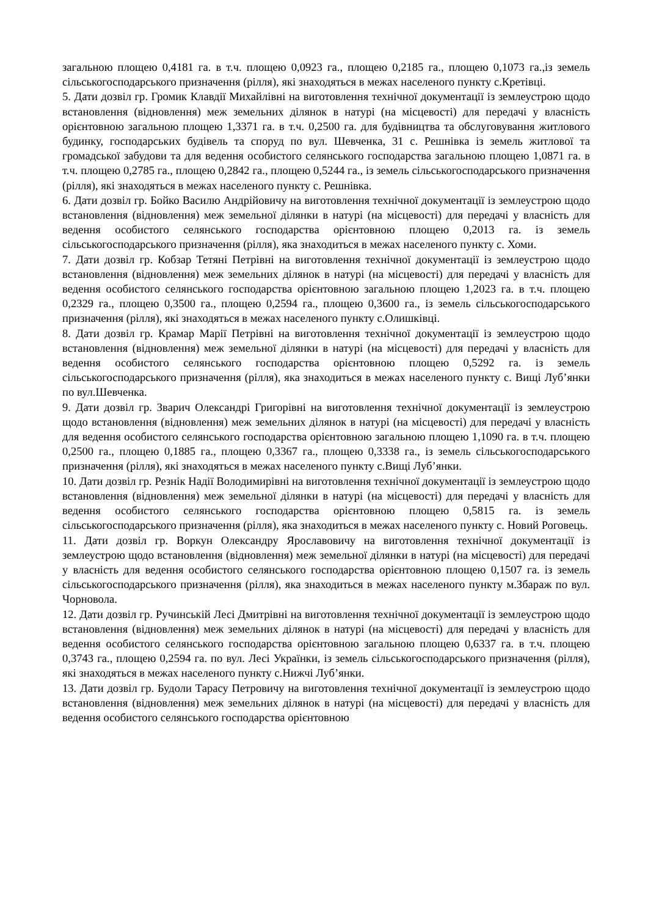загальною площею 0,4181 га. в т.ч. площею 0,0923 га., площею 0,2185 га., площею 0,1073 га.,із земель сільськогосподарського призначення (рілля), які знаходяться в межах населеного пункту с.Кретівці.
5. Дати дозвіл гр. Громик Клавдії Михайлівні на виготовлення технічної документації із землеустрою щодо встановлення (відновлення) меж земельних ділянок в натурі (на місцевості) для передачі у власність орієнтовною загальною площею 1,3371 га. в т.ч. 0,2500 га. для будівництва та обслуговування житлового будинку, господарських будівель та споруд по вул. Шевченка, 31 с. Решнівка із земель житлової та громадської забудови та для ведення особистого селянського господарства загальною площею 1,0871 га. в т.ч. площею 0,2785 га., площею 0,2842 га., площею 0,5244 га., із земель сільськогосподарського призначення (рілля), які знаходяться в межах населеного пункту с. Решнівка.
6. Дати дозвіл гр. Бойко Василю Андрійовичу на виготовлення технічної документації із землеустрою щодо встановлення (відновлення) меж земельної ділянки в натурі (на місцевості) для передачі у власність для ведення особистого селянського господарства орієнтовною площею 0,2013 га. із земель сільськогосподарського призначення (рілля), яка знаходиться в межах населеного пункту с. Хоми.
7. Дати дозвіл гр. Кобзар Тетяні Петрівні на виготовлення технічної документації із землеустрою щодо встановлення (відновлення) меж земельних ділянок в натурі (на місцевості) для передачі у власність для ведення особистого селянського господарства орієнтовною загальною площею 1,2023 га. в т.ч. площею 0,2329 га., площею 0,3500 га., площею 0,2594 га., площею 0,3600 га., із земель сільськогосподарського призначення (рілля), які знаходяться в межах населеного пункту с.Олишківці.
8. Дати дозвіл гр. Крамар Марії Петрівні на виготовлення технічної документації із землеустрою щодо встановлення (відновлення) меж земельної ділянки в натурі (на місцевості) для передачі у власність для ведення особистого селянського господарства орієнтовною площею 0,5292 га. із земель сільськогосподарського призначення (рілля), яка знаходиться в межах населеного пункту с. Вищі Луб’янки по вул.Шевченка.
9. Дати дозвіл гр. Зварич Олександрі Григорівні на виготовлення технічної документації із землеустрою щодо встановлення (відновлення) меж земельних ділянок в натурі (на місцевості) для передачі у власність для ведення особистого селянського господарства орієнтовною загальною площею 1,1090 га. в т.ч. площею 0,2500 га., площею 0,1885 га., площею 0,3367 га., площею 0,3338 га., із земель сільськогосподарського призначення (рілля), які знаходяться в межах населеного пункту с.Вищі Луб’янки.
10. Дати дозвіл гр. Резнік Надії Володимирівні на виготовлення технічної документації із землеустрою щодо встановлення (відновлення) меж земельної ділянки в натурі (на місцевості) для передачі у власність для ведення особистого селянського господарства орієнтовною площею 0,5815 га. із земель сільськогосподарського призначення (рілля), яка знаходиться в межах населеного пункту с. Новий Роговець.
11. Дати дозвіл гр. Воркун Олександру Ярославовичу на виготовлення технічної документації із землеустрою щодо встановлення (відновлення) меж земельної ділянки в натурі (на місцевості) для передачі у власність для ведення особистого селянського господарства орієнтовною площею 0,1507 га. із земель сільськогосподарського призначення (рілля), яка знаходиться в межах населеного пункту м.Збараж по вул. Чорновола.
12. Дати дозвіл гр. Ручинській Лесі Дмитрівні на виготовлення технічної документації із землеустрою щодо встановлення (відновлення) меж земельних ділянок в натурі (на місцевості) для передачі у власність для ведення особистого селянського господарства орієнтовною загальною площею 0,6337 га. в т.ч. площею 0,3743 га., площею 0,2594 га. по вул. Лесі Українки, із земель сільськогосподарського призначення (рілля), які знаходяться в межах населеного пункту с.Нижчі Луб’янки.
13. Дати дозвіл гр. Будоли Тарасу Петровичу на виготовлення технічної документації із землеустрою щодо встановлення (відновлення) меж земельних ділянок в натурі (на місцевості) для передачі у власність для ведення особистого селянського господарства орієнтовною